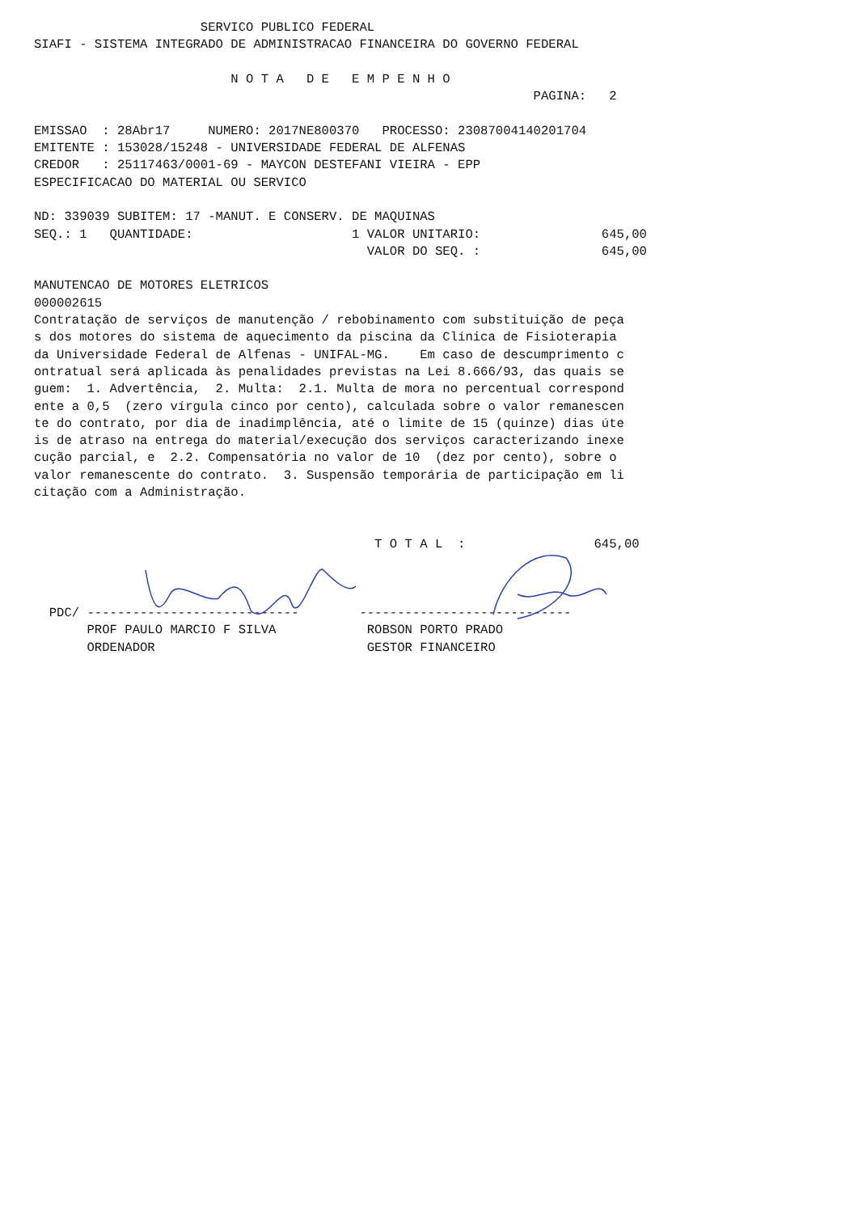SERVICO PUBLICO FEDERAL
SIAFI - SISTEMA INTEGRADO DE ADMINISTRACAO FINANCEIRA DO GOVERNO FEDERAL

                          N O T A   D E   E M P E N H O
                                                                  PAGINA:   2

EMISSAO  : 28Abr17     NUMERO: 2017NE800370   PROCESSO: 23087004140201704
EMITENTE : 153028/15248 - UNIVERSIDADE FEDERAL DE ALFENAS
CREDOR   : 25117463/0001-69 - MAYCON DESTEFANI VIEIRA - EPP
ESPECIFICACAO DO MATERIAL OU SERVICO

ND: 339039 SUBITEM: 17 -MANUT. E CONSERV. DE MAQUINAS
SEQ.: 1   QUANTIDADE:                     1 VALOR UNITARIO:                645,00
                                            VALOR DO SEQ. :                645,00

MANUTENCAO DE MOTORES ELETRICOS
000002615
Contratação de serviços de manutenção / rebobinamento com substituição de peça
s dos motores do sistema de aquecimento da piscina da Clínica de Fisioterapia
da Universidade Federal de Alfenas - UNIFAL-MG.    Em caso de descumprimento c
ontratual será aplicada às penalidades previstas na Lei 8.666/93, das quais se
guem:  1. Advertência,  2. Multa:  2.1. Multa de mora no percentual correspond
ente a 0,5  (zero vírgula cinco por cento), calculada sobre o valor remanescen
te do contrato, por dia de inadimplência, até o limite de 15 (quinze) dias úte
is de atraso na entrega do material/execução dos serviços caracterizando inexe
cução parcial, e  2.2. Compensatória no valor de 10  (dez por cento), sobre o
valor remanescente do contrato.  3. Suspensão temporária de participação em li
citação com a Administração.


                                             T O T A L  :                 645,00



  PDC/ ----------------------------        ----------------------------
       PROF PAULO MARCIO F SILVA            ROBSON PORTO PRADO
       ORDENADOR                            GESTOR FINANCEIRO